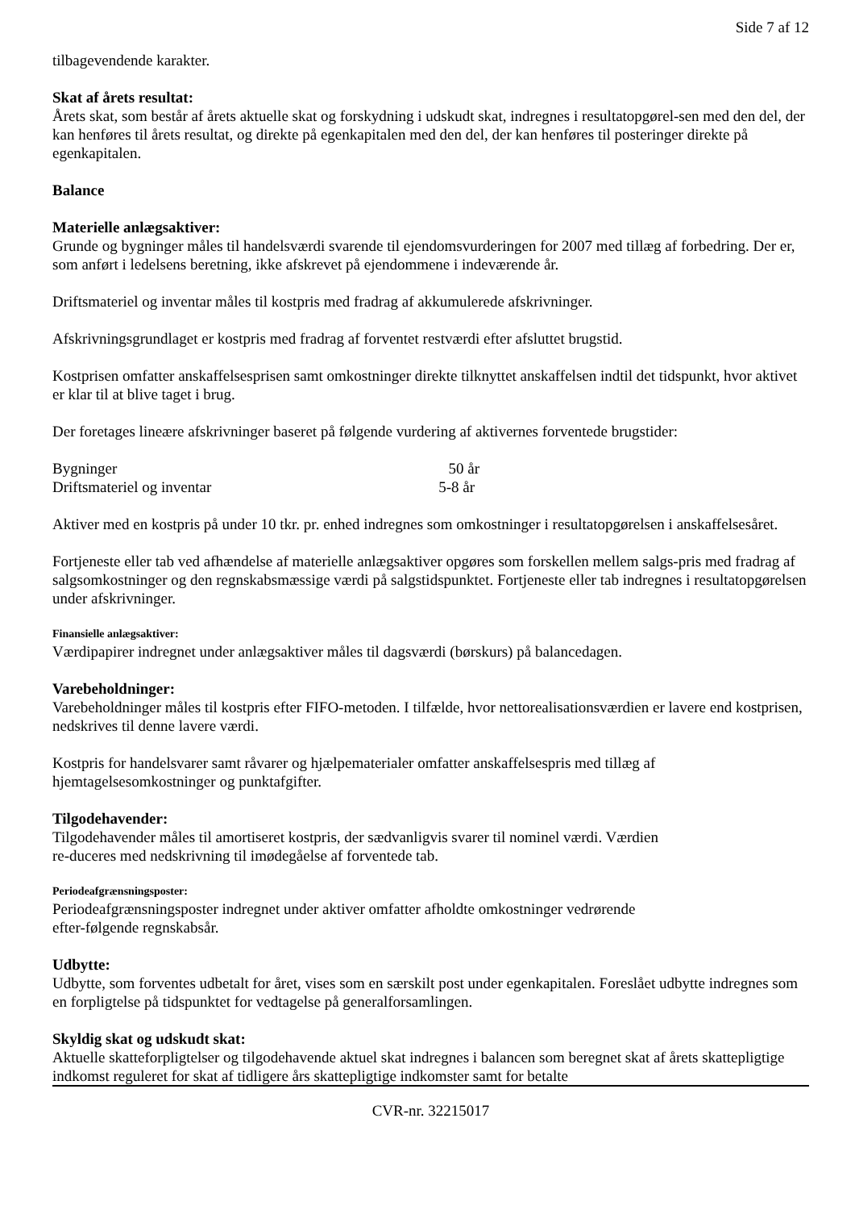Side 7 af 12
tilbagevendende karakter.
Skat af årets resultat:
Årets skat, som består af årets aktuelle skat og forskydning i udskudt skat, indregnes i resultatopgørel-sen med den del, der kan henføres til årets resultat, og direkte på egenkapitalen med den del, der kan henføres til posteringer direkte på egenkapitalen.
Balance
Materielle anlægsaktiver:
Grunde og bygninger måles til handelsværdi svarende til ejendomsvurderingen for 2007 med tillæg af forbedring. Der er, som anført i ledelsens beretning, ikke afskrevet på ejendommene i indeværende år.
Driftsmateriel og inventar måles til kostpris med fradrag af akkumulerede afskrivninger.
Afskrivningsgrundlaget er kostpris med fradrag af forventet restværdi efter afsluttet brugstid.
Kostprisen omfatter anskaffelsesprisen samt omkostninger direkte tilknyttet anskaffelsen indtil det tidspunkt, hvor aktivet er klar til at blive taget i brug.
Der foretages lineære afskrivninger baseret på følgende vurdering af aktivernes forventede brugstider:
| Bygninger | 50 år |
| Driftsmateriel og inventar | 5-8 år |
Aktiver med en kostpris på under 10 tkr. pr. enhed indregnes som omkostninger i resultatopgørelsen i anskaffelsesåret.
Fortjeneste eller tab ved afhændelse af materielle anlægsaktiver opgøres som forskellen mellem salgs-pris med fradrag af salgsomkostninger og den regnskabsmæssige værdi på salgstidspunktet. Fortjeneste eller tab indregnes i resultatopgørelsen under afskrivninger.
Finansielle anlægsaktiver:
Værdipapirer indregnet under anlægsaktiver måles til dagsværdi (børskurs) på balancedagen.
Varebeholdninger:
Varebeholdninger måles til kostpris efter FIFO-metoden. I tilfælde, hvor nettorealisationsværdien er lavere end kostprisen, nedskrives til denne lavere værdi.
Kostpris for handelsvarer samt råvarer og hjælpematerialer omfatter anskaffelsespris med tillæg af hjemtagelsesomkostninger og punktafgifter.
Tilgodehavender:
Tilgodehavender måles til amortiseret kostpris, der sædvanligvis svarer til nominel værdi. Værdien
re-duceres med nedskrivning til imødegåelse af forventede tab.
Periodeafgrænsningsposter:
Periodeafgrænsningsposter indregnet under aktiver omfatter afholdte omkostninger vedrørende
efter-følgende regnskabsår.
Udbytte:
Udbytte, som forventes udbetalt for året, vises som en særskilt post under egenkapitalen. Foreslået udbytte indregnes som en forpligtelse på tidspunktet for vedtagelse på generalforsamlingen.
Skyldig skat og udskudt skat:
Aktuelle skatteforpligtelser og tilgodehavende aktuel skat indregnes i balancen som beregnet skat af årets skattepligtige indkomst reguleret for skat af tidligere års skattepligtige indkomster samt for betalte
CVR-nr. 32215017